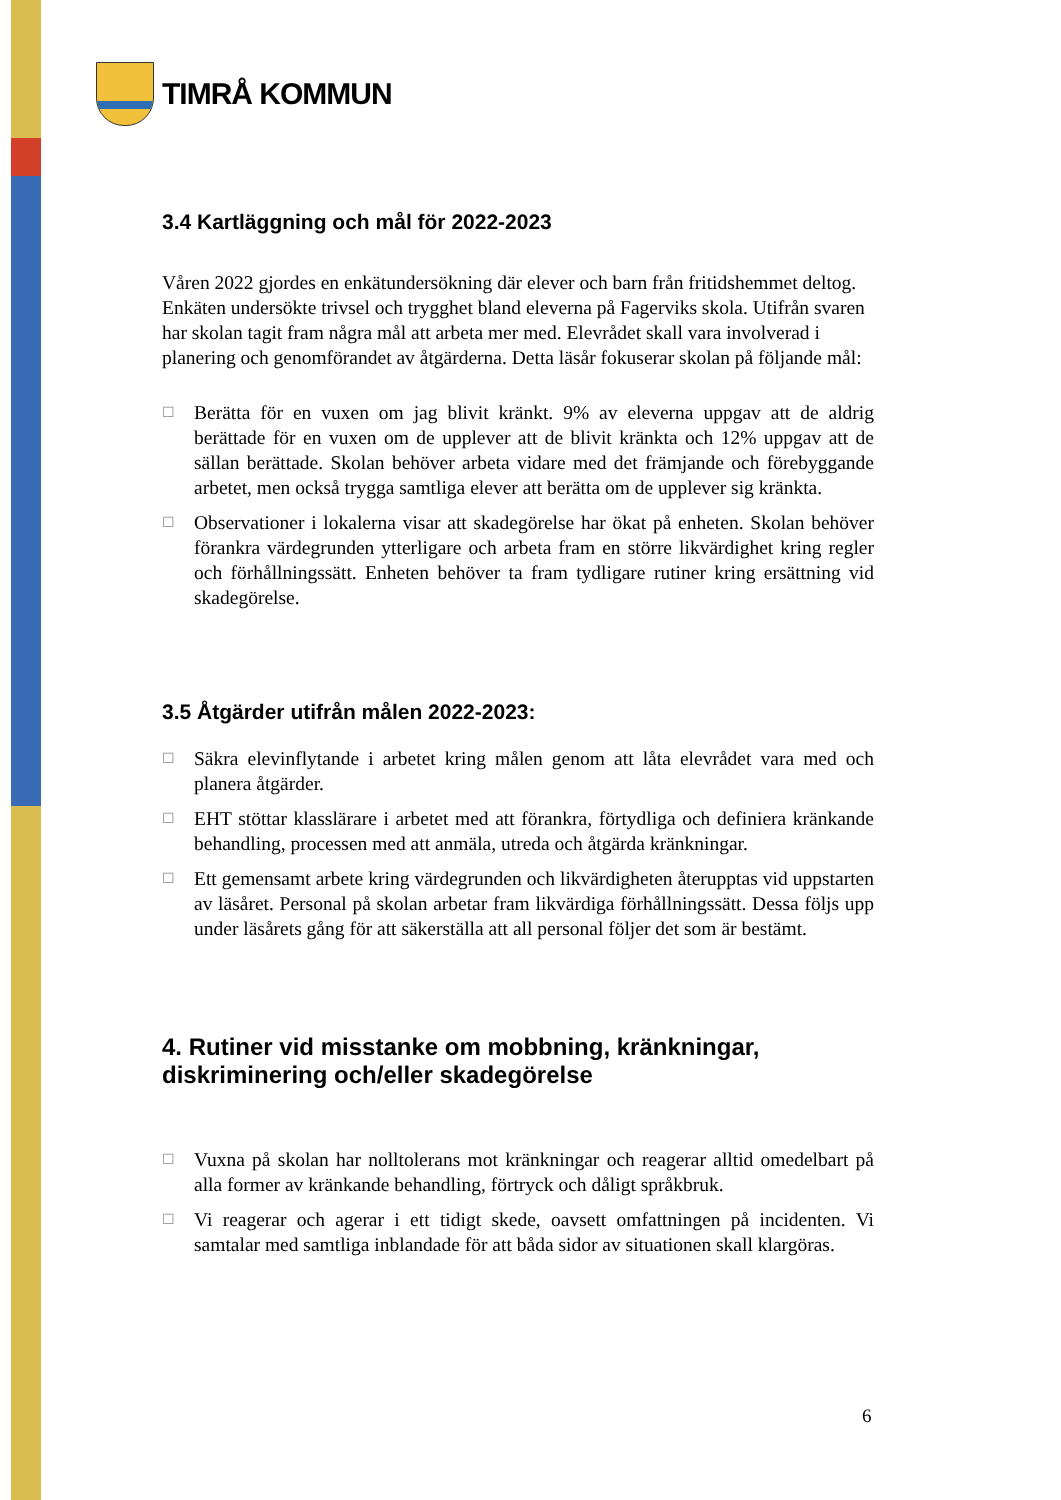TIMRÅ KOMMUN
3.4 Kartläggning och mål för 2022-2023
Våren 2022 gjordes en enkätundersökning där elever och barn från fritidshemmet deltog. Enkäten undersökte trivsel och trygghet bland eleverna på Fagerviks skola. Utifrån svaren har skolan tagit fram några mål att arbeta mer med. Elevrådet skall vara involverad i planering och genomförandet av åtgärderna. Detta läsår fokuserar skolan på följande mål:
☐ Berätta för en vuxen om jag blivit kränkt. 9% av eleverna uppgav att de aldrig berättade för en vuxen om de upplever att de blivit kränkta och 12% uppgav att de sällan berättade. Skolan behöver arbeta vidare med det främjande och förebyggande arbetet, men också trygga samtliga elever att berätta om de upplever sig kränkta.
☐ Observationer i lokalerna visar att skadegörelse har ökat på enheten. Skolan behöver förankra värdegrunden ytterligare och arbeta fram en större likvärdighet kring regler och förhållningssätt. Enheten behöver ta fram tydligare rutiner kring ersättning vid skadegörelse.
3.5 Åtgärder utifrån målen 2022-2023:
☐ Säkra elevinflytande i arbetet kring målen genom att låta elevrådet vara med och planera åtgärder.
☐ EHT stöttar klasslärare i arbetet med att förankra, förtydliga och definiera kränkande behandling, processen med att anmäla, utreda och åtgärda kränkningar.
☐ Ett gemensamt arbete kring värdegrunden och likvärdigheten återupptas vid uppstarten av läsåret. Personal på skolan arbetar fram likvärdiga förhållningssätt. Dessa följs upp under läsårets gång för att säkerställa att all personal följer det som är bestämt.
4. Rutiner vid misstanke om mobbning, kränkningar, diskriminering och/eller skadegörelse
☐ Vuxna på skolan har nolltolerans mot kränkningar och reagerar alltid omedelbart på alla former av kränkande behandling, förtryck och dåligt språkbruk.
☐ Vi reagerar och agerar i ett tidigt skede, oavsett omfattningen på incidenten. Vi samtalar med samtliga inblandade för att båda sidor av situationen skall klargöras.
6